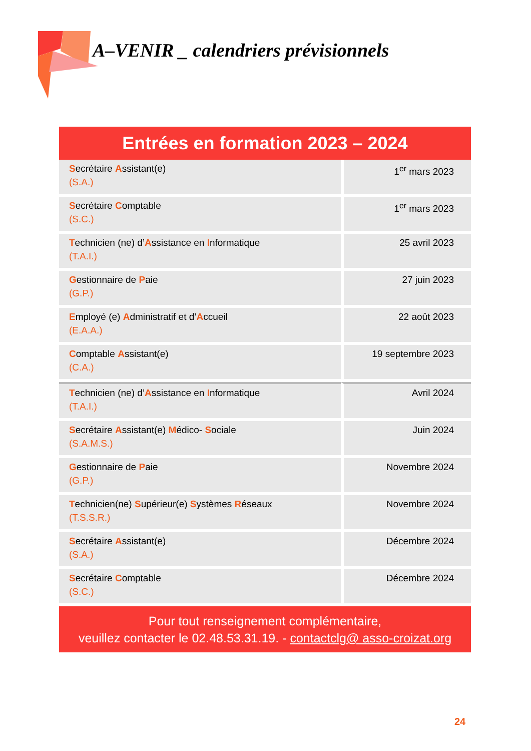A–VENIR _ calendriers prévisionnels
Entrées en formation 2023 – 2024
| S ecrétaire A ssistant(e) (S.A.) | 1<sup>er</sup> mars 2023 |
| S ecrétaire C omptable (S.C.) | 1<sup>er</sup> mars 2023 |
| T echnicien (ne) d’ A ssistance en I nformatique (T.A.I.) | 25 avril 2023 |
| G estionnaire de P aie (G.P.) | 27 juin 2023 |
| E mployé (e) A dministratif et d’ A ccueil (E.A.A.) | 22 août 2023 |
| C omptable A ssistant(e) (C.A.) | 19 septembre 2023 |
| T echnicien (ne) d’ A ssistance en I nformatique (T.A.I.) | Avril 2024 |
| S ecrétaire A ssistant(e) M édico- S ociale (S.A.M.S.) | Juin 2024 |
| G estionnaire de P aie (G.P.) | Novembre 2024 |
| T echnicien(ne) S upérieur(e) S ystèmes R éseaux (T.S.S.R.) | Novembre 2024 |
| S ecrétaire A ssistant(e) (S.A.) | Décembre 2024 |
| S ecrétaire C omptable (S.C.) | Décembre 2024 |
Pour tout renseignement complémentaire,
veuillez contacter le 02.48.53.31.19. - contactclg@ asso-croizat.org
24